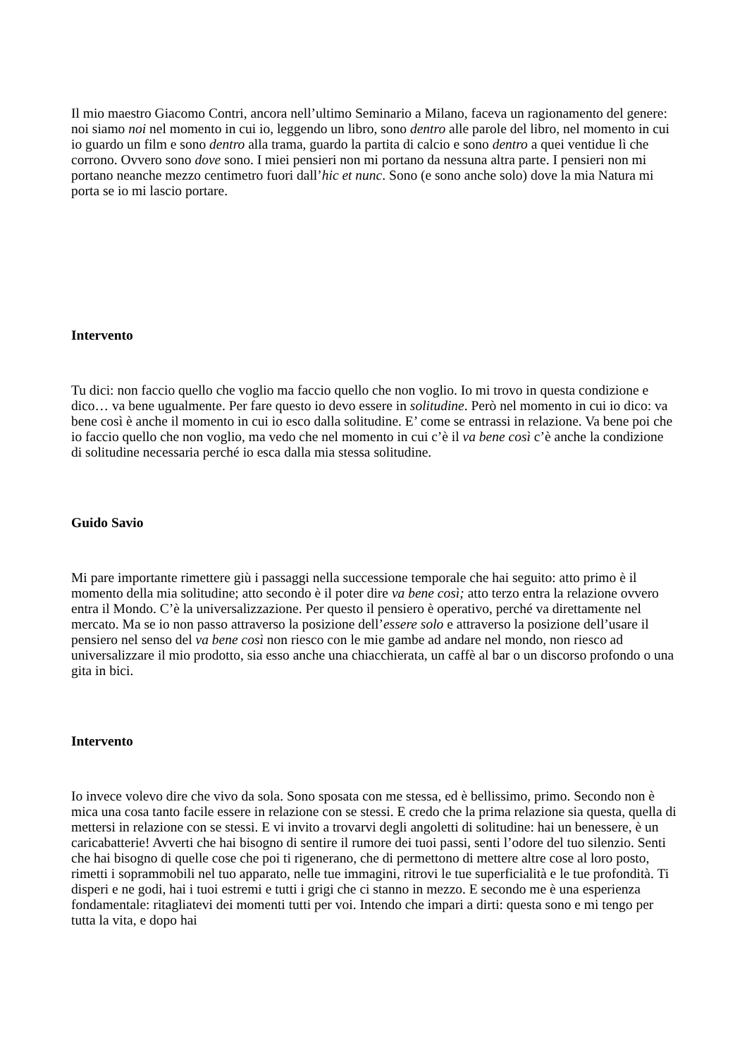Il mio maestro Giacomo Contri, ancora nell’ultimo Seminario a Milano, faceva un ragionamento del genere: noi siamo noi nel momento in cui io, leggendo un libro, sono dentro alle parole del libro, nel momento in cui io guardo un film e sono dentro alla trama, guardo la partita di calcio e sono dentro a quei ventidue lì che corrono. Ovvero sono dove sono. I miei pensieri non mi portano da nessuna altra parte. I pensieri non mi portano neanche mezzo centimetro fuori dall’hic et nunc. Sono (e sono anche solo) dove la mia Natura mi porta se io mi lascio portare.
Intervento
Tu dici: non faccio quello che voglio ma faccio quello che non voglio. Io mi trovo in questa condizione e dico… va bene ugualmente. Per fare questo io devo essere in solitudine. Però nel momento in cui io dico: va bene così è anche il momento in cui io esco dalla solitudine. E’ come se entrassi in relazione. Va bene poi che io faccio quello che non voglio, ma vedo che nel momento in cui c’è il va bene così c’è anche la condizione di solitudine necessaria perché io esca dalla mia stessa solitudine.
Guido Savio
Mi pare importante rimettere giù i passaggi nella successione temporale che hai seguito: atto primo è il momento della mia solitudine; atto secondo è il poter dire va bene così; atto terzo entra la relazione ovvero entra il Mondo. C’è la universalizzazione. Per questo il pensiero è operativo, perché va direttamente nel mercato. Ma se io non passo attraverso la posizione dell’essere solo e attraverso la posizione dell’usare il pensiero nel senso del va bene così non riesco con le mie gambe ad andare nel mondo, non riesco ad universalizzare il mio prodotto, sia esso anche una chiacchierata, un caffè al bar o un discorso profondo o una gita in bici.
Intervento
Io invece volevo dire che vivo da sola. Sono sposata con me stessa, ed è bellissimo, primo. Secondo non è mica una cosa tanto facile essere in relazione con se stessi. E credo che la prima relazione sia questa, quella di mettersi in relazione con se stessi. E vi invito a trovarvi degli angoletti di solitudine: hai un benessere, è un caricabatterie! Avverti che hai bisogno di sentire il rumore dei tuoi passi, senti l’odore del tuo silenzio. Senti che hai bisogno di quelle cose che poi ti rigenerano, che di permettono di mettere altre cose al loro posto, rimetti i soprammobili nel tuo apparato, nelle tue immagini, ritrovi le tue superficialità e le tue profondità. Ti disperi e ne godi, hai i tuoi estremi e tutti i grigi che ci stanno in mezzo. E secondo me è una esperienza fondamentale: ritagliatevi dei momenti tutti per voi. Intendo che impari a dirti: questa sono e mi tengo per tutta la vita, e dopo hai